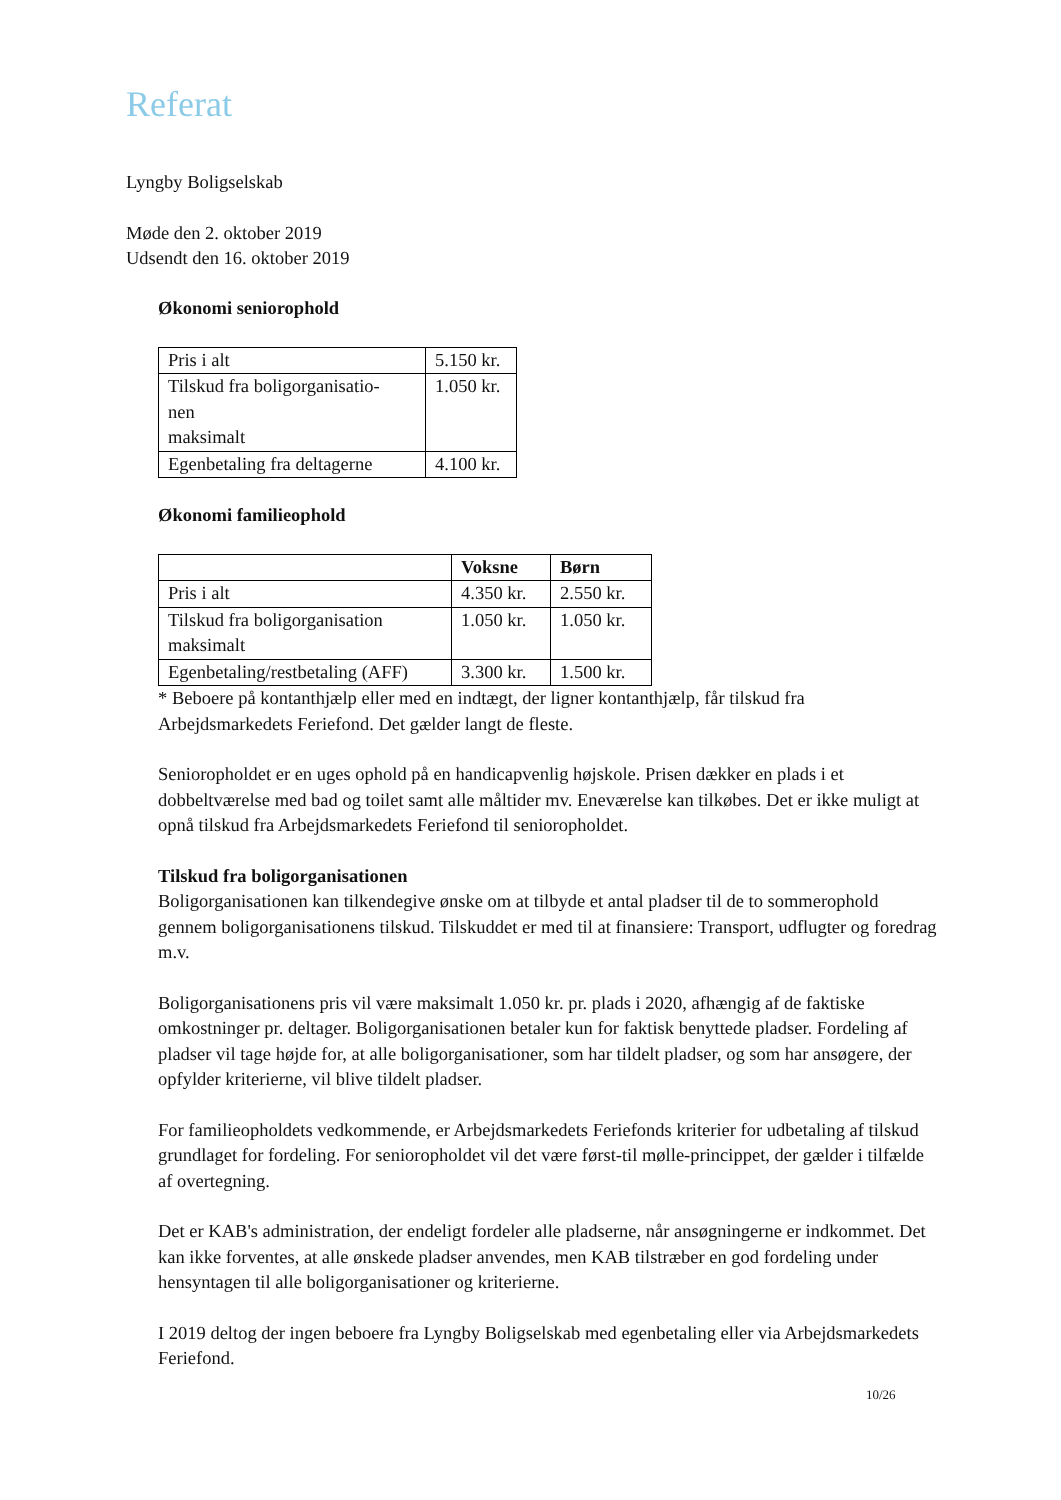Referat
Lyngby Boligselskab
Møde den 2. oktober 2019
Udsendt den 16. oktober 2019
Økonomi seniorophold
| Pris i alt | 5.150 kr. |
| Tilskud fra boligorganisatio- nen maksimalt | 1.050 kr. |
| Egenbetaling fra deltagerne | 4.100 kr. |
Økonomi familieophold
| | Voksne | Børn |
| --- | --- | --- |
| Pris i alt | 4.350 kr. | 2.550 kr. |
| Tilskud fra boligorganisation maksimalt | 1.050 kr. | 1.050 kr. |
| Egenbetaling/restbetaling (AFF) | 3.300 kr. | 1.500 kr. |
* Beboere på kontanthjælp eller med en indtægt, der ligner kontanthjælp, får tilskud fra Arbejdsmarkedets Feriefond. Det gælder langt de fleste.
Senioropholdet er en uges ophold på en handicapvenlig højskole. Prisen dækker en plads i et dobbeltværelse med bad og toilet samt alle måltider mv. Eneværelse kan tilkøbes. Det er ikke muligt at opnå tilskud fra Arbejdsmarkedets Feriefond til senioropholdet.
Tilskud fra boligorganisationen
Boligorganisationen kan tilkendegive ønske om at tilbyde et antal pladser til de to sommerophold gennem boligorganisationens tilskud. Tilskuddet er med til at finansiere: Transport, udflugter og foredrag m.v.
Boligorganisationens pris vil være maksimalt 1.050 kr. pr. plads i 2020, afhængig af de faktiske omkostninger pr. deltager. Boligorganisationen betaler kun for faktisk benyttede pladser. Fordeling af pladser vil tage højde for, at alle boligorganisationer, som har tildelt pladser, og som har ansøgere, der opfylder kriterierne, vil blive tildelt pladser.
For familieopholdets vedkommende, er Arbejdsmarkedets Feriefonds kriterier for udbetaling af tilskud grundlaget for fordeling. For senioropholdet vil det være først-til mølle-princippet, der gælder i tilfælde af overtegning.
Det er KAB's administration, der endeligt fordeler alle pladserne, når ansøgningerne er indkommet. Det kan ikke forventes, at alle ønskede pladser anvendes, men KAB tilstræber en god fordeling under hensyntagen til alle boligorganisationer og kriterierne.
I 2019 deltog der ingen beboere fra Lyngby Boligselskab med egenbetaling eller via Arbejdsmarkedets Feriefond.
10/26